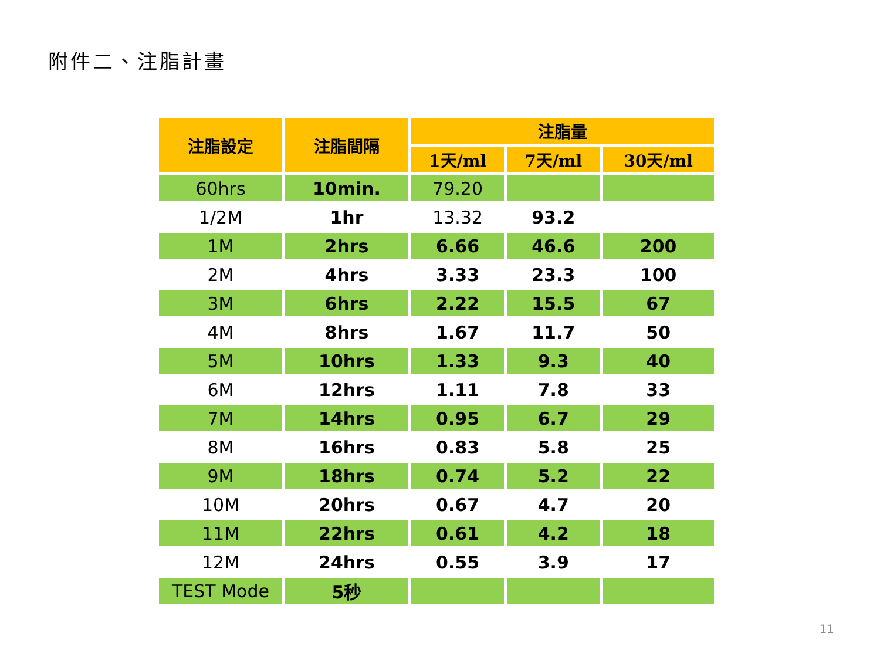附件二、注脂計畫
| 注脂設定 | 注脂間隔 | 注脂量 | | |
| --- | --- | --- | --- | --- |
| | | 1天/ml | 7天/ml | 30天/ml |
| 60hrs | 10min. | 79.20 | | |
| 1/2M | 1hr | 13.32 | 93.2 | |
| 1M | 2hrs | 6.66 | 46.6 | 200 |
| 2M | 4hrs | 3.33 | 23.3 | 100 |
| 3M | 6hrs | 2.22 | 15.5 | 67 |
| 4M | 8hrs | 1.67 | 11.7 | 50 |
| 5M | 10hrs | 1.33 | 9.3 | 40 |
| 6M | 12hrs | 1.11 | 7.8 | 33 |
| 7M | 14hrs | 0.95 | 6.7 | 29 |
| 8M | 16hrs | 0.83 | 5.8 | 25 |
| 9M | 18hrs | 0.74 | 5.2 | 22 |
| 10M | 20hrs | 0.67 | 4.7 | 20 |
| 11M | 22hrs | 0.61 | 4.2 | 18 |
| 12M | 24hrs | 0.55 | 3.9 | 17 |
| TEST Mode | 5秒 | | | |
11